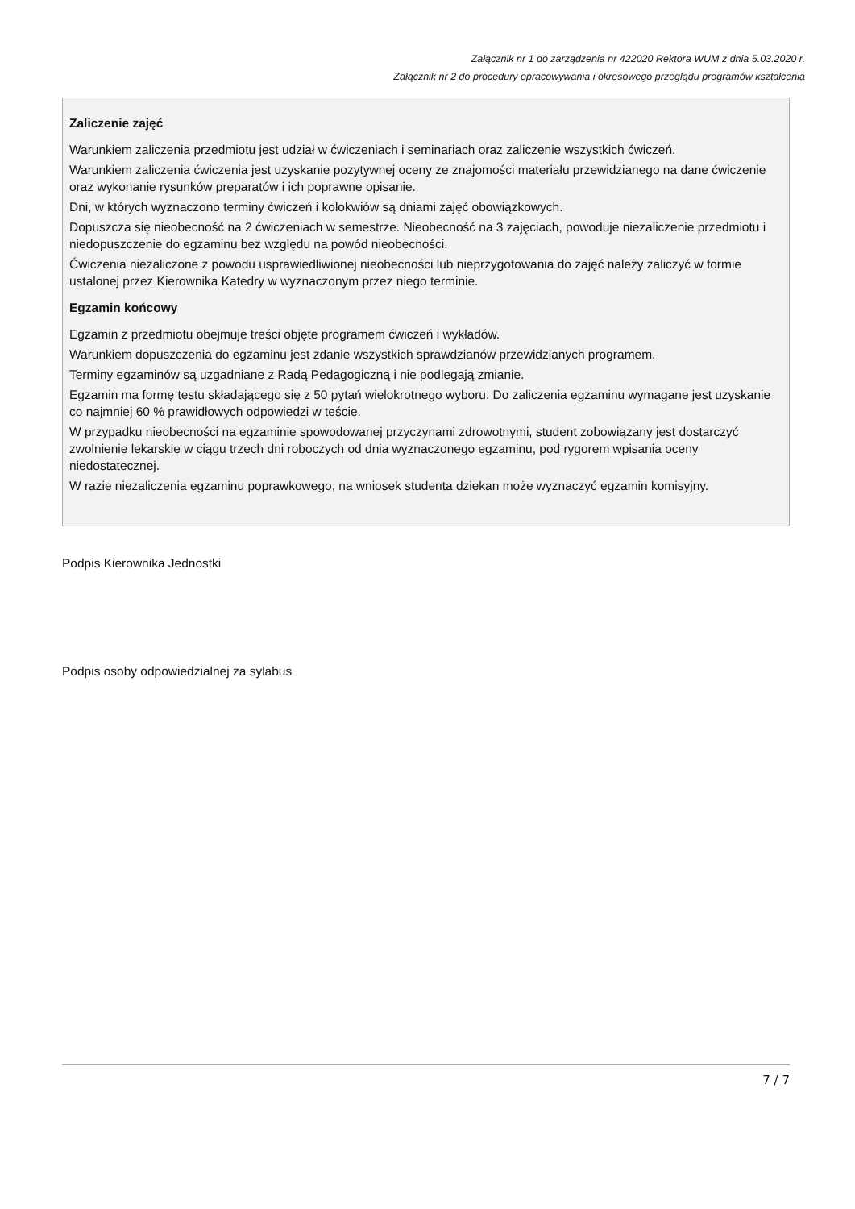Załącznik nr 1 do zarządzenia nr 422020 Rektora WUM z dnia 5.03.2020 r.
Załącznik nr 2 do procedury opracowywania i okresowego przeglądu programów kształcenia
Zaliczenie zajęć
Warunkiem zaliczenia przedmiotu jest udział w ćwiczeniach i seminariach oraz zaliczenie wszystkich ćwiczeń.
Warunkiem zaliczenia ćwiczenia jest uzyskanie pozytywnej oceny ze znajomości materiału przewidzianego na dane ćwiczenie oraz wykonanie rysunków preparatów i ich poprawne opisanie.
Dni, w których wyznaczono terminy ćwiczeń i kolokwiów są dniami zajęć obowiązkowych.
Dopuszcza się nieobecność na 2 ćwiczeniach w semestrze. Nieobecność na 3 zajęciach, powoduje niezaliczenie przedmiotu i niedopuszczenie do egzaminu bez względu na powód nieobecności.
Ćwiczenia niezaliczone z powodu usprawiedliwionej nieobecności lub nieprzygotowania do zajęć należy zaliczyć w formie ustalonej przez Kierownika Katedry w wyznaczonym przez niego terminie.
Egzamin końcowy
Egzamin z przedmiotu obejmuje treści objęte programem ćwiczeń i wykładów.
Warunkiem dopuszczenia do egzaminu jest zdanie wszystkich sprawdzianów przewidzianych programem.
Terminy egzaminów są uzgadniane z Radą Pedagogiczną i nie podlegają zmianie.
Egzamin ma formę testu składającego się z 50 pytań wielokrotnego wyboru. Do zaliczenia egzaminu wymagane jest uzyskanie co najmniej 60 % prawidłowych odpowiedzi w teście.
W przypadku nieobecności na egzaminie spowodowanej przyczynami zdrowotnymi, student zobowiązany jest dostarczyć zwolnienie lekarskie w ciągu trzech dni roboczych od dnia wyznaczonego egzaminu, pod rygorem wpisania oceny niedostatecznej.
W razie niezaliczenia egzaminu poprawkowego, na wniosek studenta dziekan może wyznaczyć egzamin komisyjny.
Podpis Kierownika Jednostki
Podpis osoby odpowiedzialnej za sylabus
7 / 7